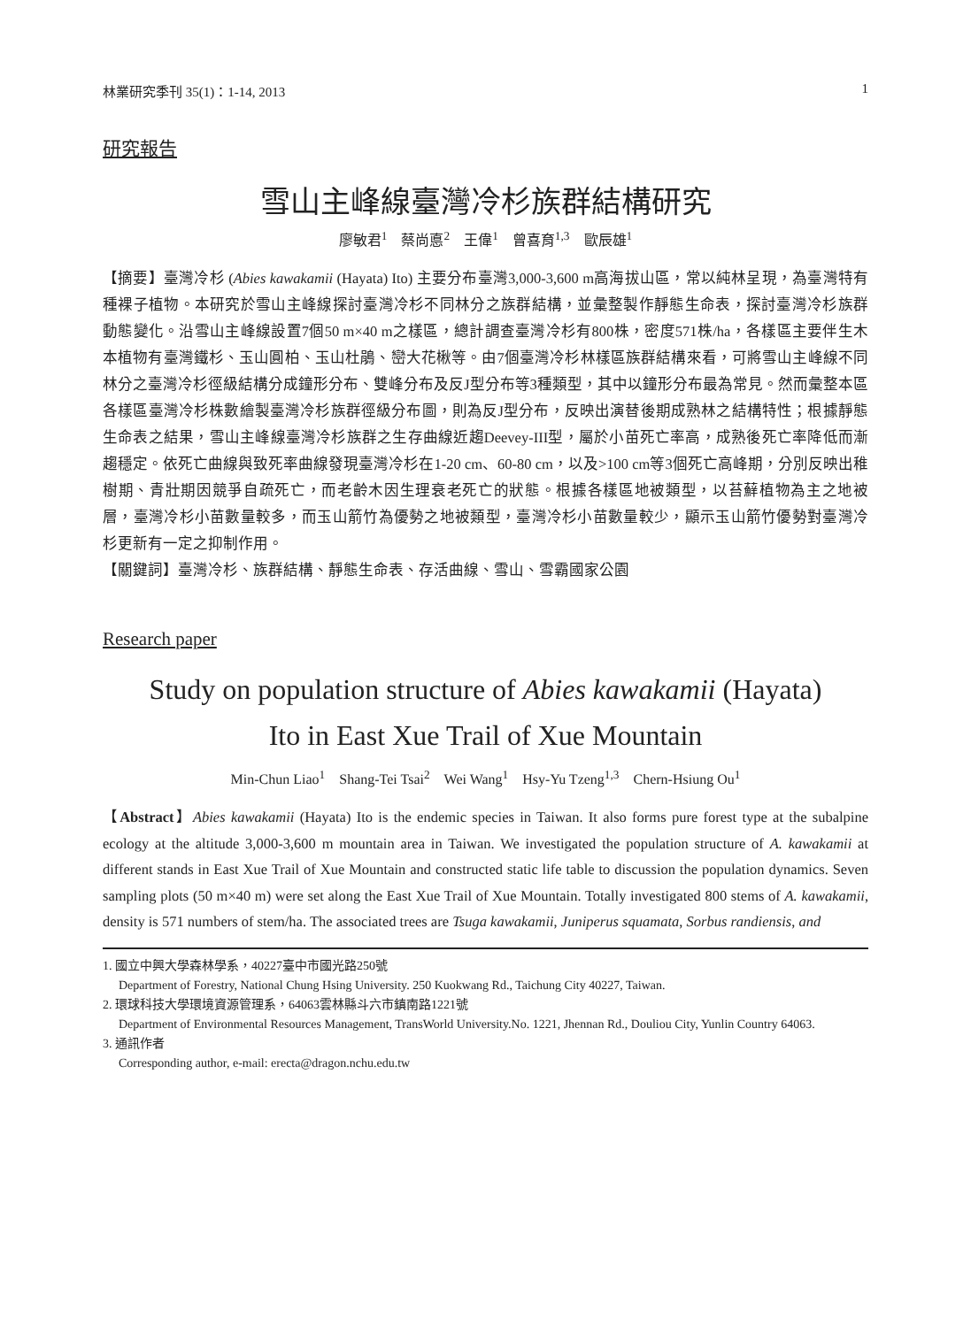林業研究季刊 35(1)：1-14, 2013 1
研究報告
雪山主峰線臺灣冷杉族群結構研究
廖敏君<sup>1</sup>　蔡尚悳<sup>2</sup>　王偉<sup>1</sup>　曾喜育<sup>1,3</sup>　歐辰雄<sup>1</sup>
【摘要】臺灣冷杉 (Abies kawakamii (Hayata) Ito) 主要分布臺灣3,000-3,600 m高海拔山區，常以純林呈現，為臺灣特有種裸子植物。本研究於雪山主峰線探討臺灣冷杉不同林分之族群結構，並彙整製作靜態生命表，探討臺灣冷杉族群動態變化。沿雪山主峰線設置7個50 m×40 m之樣區，總計調查臺灣冷杉有800株，密度571株/ha，各樣區主要伴生木本植物有臺灣鐵杉、玉山圓柏、玉山杜鵑、巒大花楸等。由7個臺灣冷杉林樣區族群結構來看，可將雪山主峰線不同林分之臺灣冷杉徑級結構分成鐘形分布、雙峰分布及反J型分布等3種類型，其中以鐘形分布最為常見。然而彙整本區各樣區臺灣冷杉株數繪製臺灣冷杉族群徑級分布圖，則為反J型分布，反映出演替後期成熟林之結構特性；根據靜態生命表之結果，雪山主峰線臺灣冷杉族群之生存曲線近趨Deevey-III型，屬於小苗死亡率高，成熟後死亡率降低而漸趨穩定。依死亡曲線與致死率曲線發現臺灣冷杉在1-20 cm、60-80 cm，以及>100 cm等3個死亡高峰期，分別反映出稚樹期、青壯期因競爭自疏死亡，而老齡木因生理衰老死亡的狀態。根據各樣區地被類型，以苔蘚植物為主之地被層，臺灣冷杉小苗數量較多，而玉山箭竹為優勢之地被類型，臺灣冷杉小苗數量較少，顯示玉山箭竹優勢對臺灣冷杉更新有一定之抑制作用。
【關鍵詞】臺灣冷杉、族群結構、靜態生命表、存活曲線、雪山、雪霸國家公園
Research paper
Study on population structure of Abies kawakamii (Hayata)
Ito in East Xue Trail of Xue Mountain
Min-Chun Liao<sup>1</sup>　Shang-Tei Tsai<sup>2</sup>　Wei Wang<sup>1</sup>　Hsy-Yu Tzeng<sup>1,3</sup>　Chern-Hsiung Ou<sup>1</sup>
【Abstract】Abies kawakamii (Hayata) Ito is the endemic species in Taiwan. It also forms pure forest type at the subalpine ecology at the altitude 3,000-3,600 m mountain area in Taiwan. We investigated the population structure of A. kawakamii at different stands in East Xue Trail of Xue Mountain and constructed static life table to discussion the population dynamics. Seven sampling plots (50 m×40 m) were set along the East Xue Trail of Xue Mountain. Totally investigated 800 stems of A. kawakamii, density is 571 numbers of stem/ha. The associated trees are Tsuga kawakamii, Juniperus squamata, Sorbus randiensis, and
1. 國立中興大學森林學系，40227臺中市國光路250號
Department of Forestry, National Chung Hsing University. 250 Kuokwang Rd., Taichung City 40227, Taiwan.
2. 環球科技大學環境資源管理系，64063雲林縣斗六市鎮南路1221號
Department of Environmental Resources Management, TransWorld University.No. 1221, Jhennan Rd., Douliou City, Yunlin Country 64063.
3. 通訊作者
Corresponding author, e-mail: erecta@dragon.nchu.edu.tw